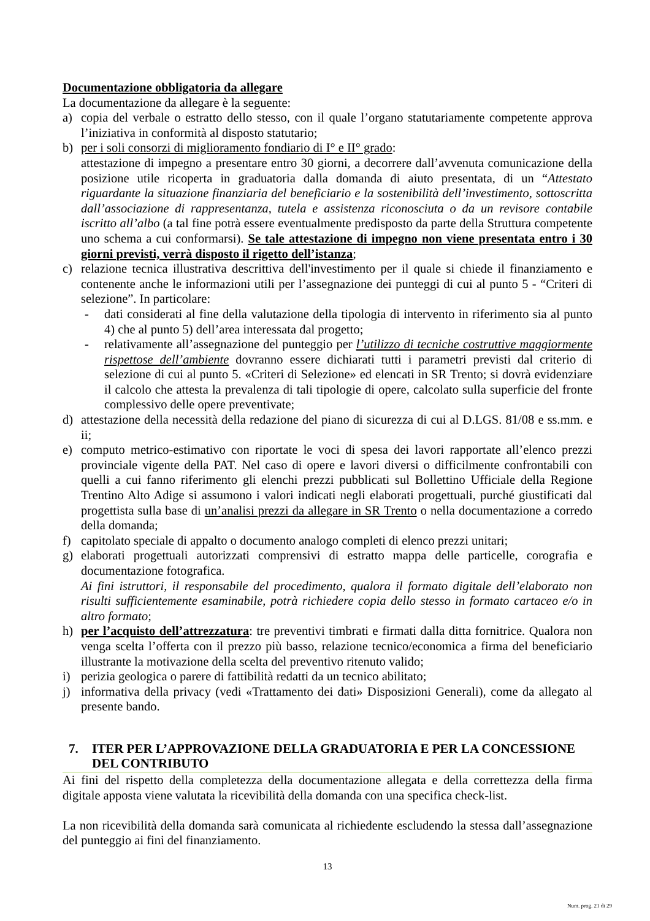Documentazione obbligatoria da allegare
La documentazione da allegare è la seguente:
a) copia del verbale o estratto dello stesso, con il quale l’organo statutariamente competente approva l’iniziativa in conformità al disposto statutario;
b) per i soli consorzi di miglioramento fondiario di I° e II° grado:
attestazione di impegno a presentare entro 30 giorni, a decorrere dall’avvenuta comunicazione della posizione utile ricoperta in graduatoria dalla domanda di aiuto presentata, di un “Attestato riguardante la situazione finanziaria del beneficiario e la sostenibilità dell’investimento, sottoscritta dall’associazione di rappresentanza, tutela e assistenza riconosciuta o da un revisore contabile iscritto all’albo (a tal fine potrà essere eventualmente predisposto da parte della Struttura competente uno schema a cui conformarsi). Se tale attestazione di impegno non viene presentata entro i 30 giorni previsti, verrà disposto il rigetto dell’istanza;
c) relazione tecnica illustrativa descrittiva dell'investimento per il quale si chiede il finanziamento e contenente anche le informazioni utili per l’assegnazione dei punteggi di cui al punto 5 - “Criteri di selezione”. In particolare:
- dati considerati al fine della valutazione della tipologia di intervento in riferimento sia al punto 4) che al punto 5) dell’area interessata dal progetto;
- relativamente all’assegnazione del punteggio per l’utilizzo di tecniche costruttive maggiormente rispettose dell’ambiente dovranno essere dichiarati tutti i parametri previsti dal criterio di selezione di cui al punto 5. «Criteri di Selezione» ed elencati in SR Trento; si dovrà evidenziare il calcolo che attesta la prevalenza di tali tipologie di opere, calcolato sulla superficie del fronte complessivo delle opere preventivate;
d) attestazione della necessità della redazione del piano di sicurezza di cui al D.LGS. 81/08 e ss.mm. e ii;
e) computo metrico-estimativo con riportate le voci di spesa dei lavori rapportate all’elenco prezzi provinciale vigente della PAT. Nel caso di opere e lavori diversi o difficilmente confrontabili con quelli a cui fanno riferimento gli elenchi prezzi pubblicati sul Bollettino Ufficiale della Regione Trentino Alto Adige si assumono i valori indicati negli elaborati progettuali, purché giustificati dal progettista sulla base di un’analisi prezzi da allegare in SR Trento o nella documentazione a corredo della domanda;
f) capitolato speciale di appalto o documento analogo completi di elenco prezzi unitari;
g) elaborati progettuali autorizzati comprensivi di estratto mappa delle particelle, corografia e documentazione fotografica.
Ai fini istruttori, il responsabile del procedimento, qualora il formato digitale dell’elaborato non risulti sufficientemente esaminabile, potrà richiedere copia dello stesso in formato cartaceo e/o in altro formato;
h) per l’acquisto dell’attrezzatura: tre preventivi timbrati e firmati dalla ditta fornitrice. Qualora non venga scelta l’offerta con il prezzo più basso, relazione tecnico/economica a firma del beneficiario illustrante la motivazione della scelta del preventivo ritenuto valido;
i) perizia geologica o parere di fattibilità redatti da un tecnico abilitato;
j) informativa della privacy (vedi «Trattamento dei dati» Disposizioni Generali), come da allegato al presente bando.
7. ITER PER L’APPROVAZIONE DELLA GRADUATORIA E PER LA CONCESSIONE DEL CONTRIBUTO
Ai fini del rispetto della completezza della documentazione allegata e della correttezza della firma digitale apposta viene valutata la ricevibilità della domanda con una specifica check-list.
La non ricevibilità della domanda sarà comunicata al richiedente escludendo la stessa dall’assegnazione del punteggio ai fini del finanziamento.
13
Num. prog. 21 di 29